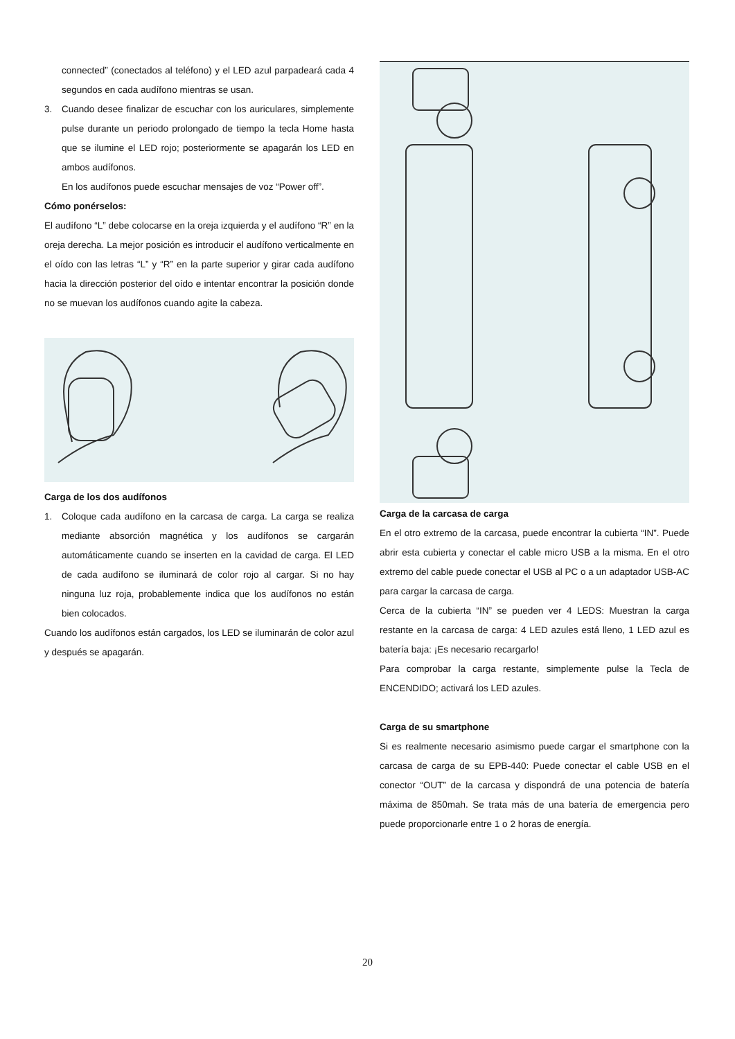connected” (conectados al teléfono) y el LED azul parpadeará cada 4 segundos en cada audífono mientras se usan.
3. Cuando desee finalizar de escuchar con los auriculares, simplemente pulse durante un periodo prolongado de tiempo la tecla Home hasta que se ilumine el LED rojo; posteriormente se apagarán los LED en ambos audífonos.
En los audífonos puede escuchar mensajes de voz “Power off”.
Cómo ponérselos:
El audífono “L” debe colocarse en la oreja izquierda y el audífono “R” en la oreja derecha. La mejor posición es introducir el audífono verticalmente en el oído con las letras “L” y “R” en la parte superior y girar cada audífono hacia la dirección posterior del oído e intentar encontrar la posición donde no se muevan los audífonos cuando agite la cabeza.
Carga de los dos audífonos
1. Coloque cada audífono en la carcasa de carga. La carga se realiza mediante absorción magnética y los audífonos se cargarán automáticamente cuando se inserten en la cavidad de carga. El LED de cada audífono se iluminará de color rojo al cargar. Si no hay ninguna luz roja, probablemente indica que los audífonos no están bien colocados.
Cuando los audífonos están cargados, los LED se iluminarán de color azul y después se apagarán.
Carga de la carcasa de carga
En el otro extremo de la carcasa, puede encontrar la cubierta “IN”. Puede abrir esta cubierta y conectar el cable micro USB a la misma. En el otro extremo del cable puede conectar el USB al PC o a un adaptador USB-AC para cargar la carcasa de carga.
Cerca de la cubierta “IN” se pueden ver 4 LEDS: Muestran la carga restante en la carcasa de carga: 4 LED azules está lleno, 1 LED azul es batería baja: ¡Es necesario recargarlo!
Para comprobar la carga restante, simplemente pulse la Tecla de ENCENDIDO; activará los LED azules.
Carga de su smartphone
Si es realmente necesario asimismo puede cargar el smartphone con la carcasa de carga de su EPB-440: Puede conectar el cable USB en el conector “OUT” de la carcasa y dispondrá de una potencia de batería máxima de 850mah. Se trata más de una batería de emergencia pero puede proporcionarle entre 1 o 2 horas de energía.
20